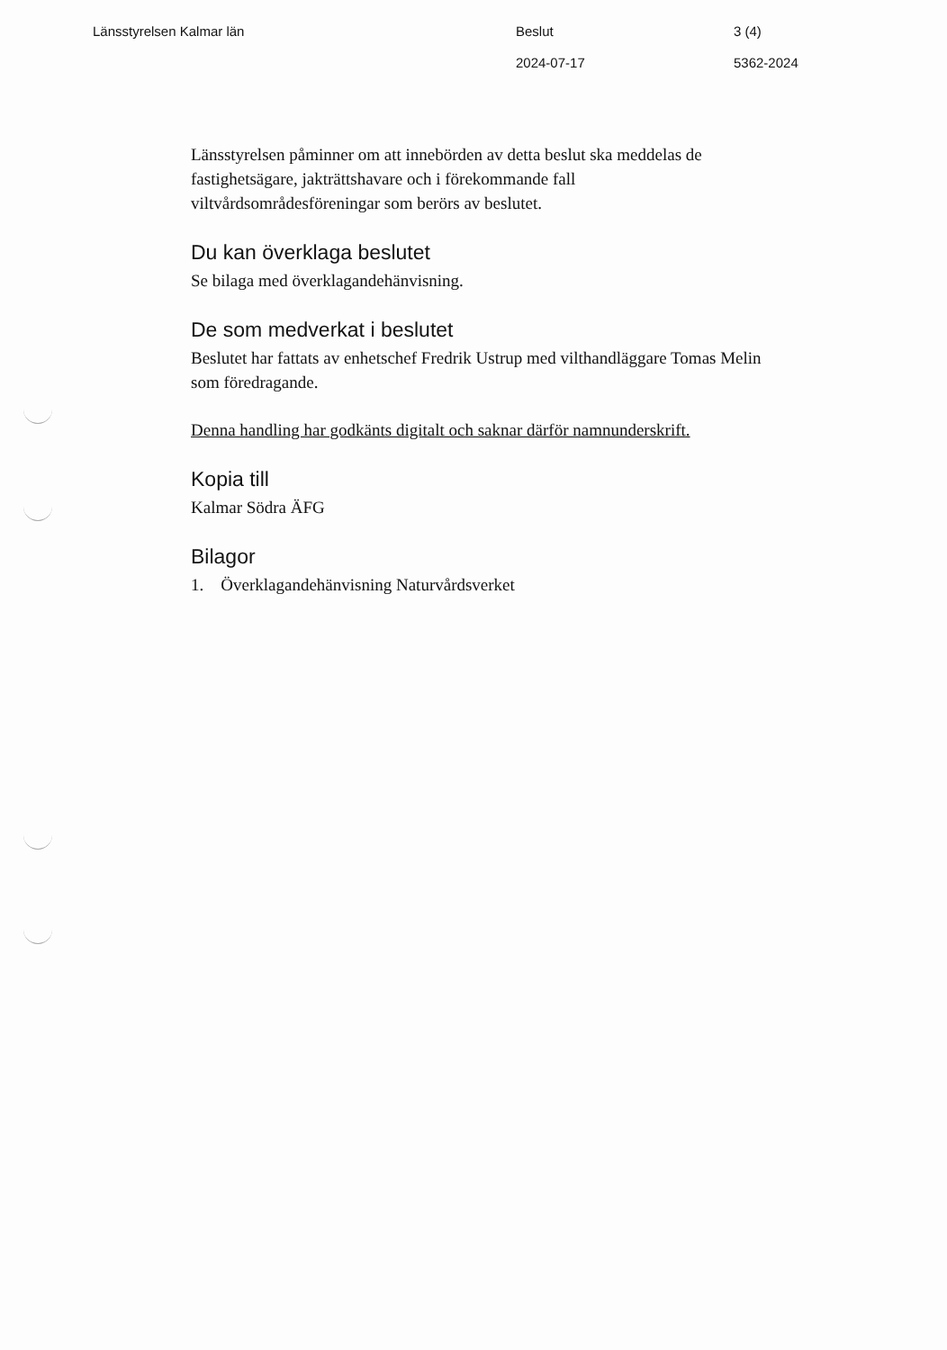Länsstyrelsen Kalmar län Beslut 3 (4)
2024-07-17 5362-2024
Länsstyrelsen påminner om att innebörden av detta beslut ska meddelas de fastighetsägare, jakträttshavare och i förekommande fall viltvårdsområdesföreningar som berörs av beslutet.
Du kan överklaga beslutet
Se bilaga med överklagandehänvisning.
De som medverkat i beslutet
Beslutet har fattats av enhetschef Fredrik Ustrup med vilthandläggare Tomas Melin som föredragande.
Denna handling har godkänts digitalt och saknar därför namnunderskrift.
Kopia till
Kalmar Södra ÄFG
Bilagor
1. Överklagandehänvisning Naturvårdsverket